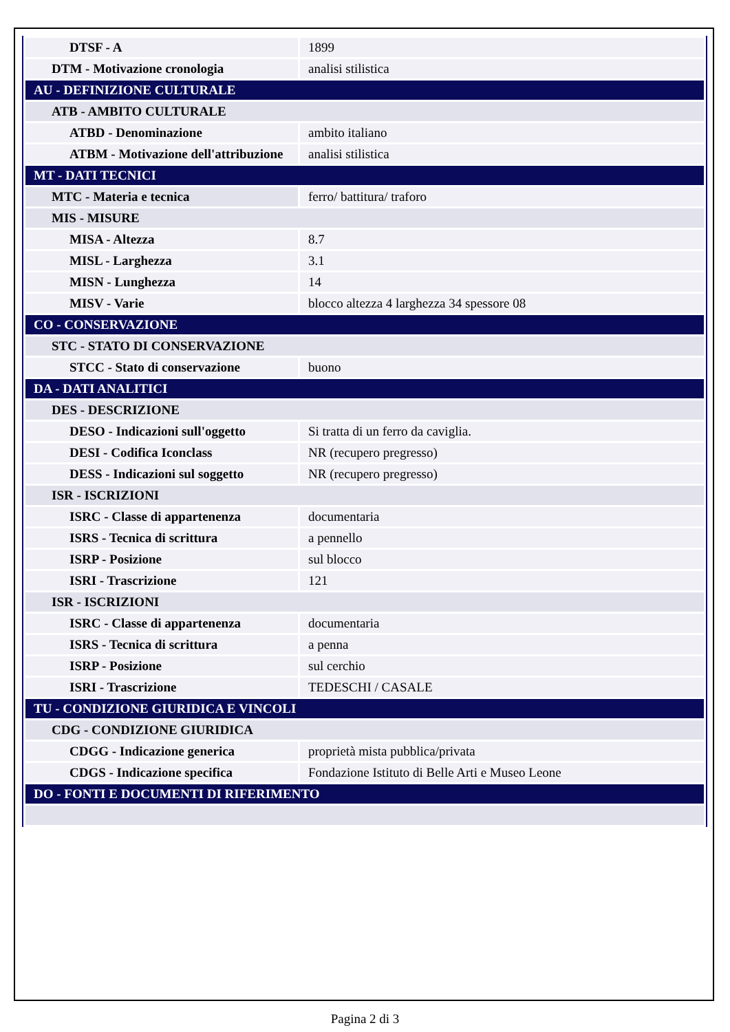| DTSF - A | 1899 |
| DTM - Motivazione cronologia | analisi stilistica |
| AU - DEFINIZIONE CULTURALE | |
| ATB - AMBITO CULTURALE | |
| ATBD - Denominazione | ambito italiano |
| ATBM - Motivazione dell'attribuzione | analisi stilistica |
| MT - DATI TECNICI | |
| MTC - Materia e tecnica | ferro/ battitura/ traforo |
| MIS - MISURE | |
| MISA - Altezza | 8.7 |
| MISL - Larghezza | 3.1 |
| MISN - Lunghezza | 14 |
| MISV - Varie | blocco altezza 4 larghezza 34 spessore 08 |
| CO - CONSERVAZIONE | |
| STC - STATO DI CONSERVAZIONE | |
| STCC - Stato di conservazione | buono |
| DA - DATI ANALITICI | |
| DES - DESCRIZIONE | |
| DESO - Indicazioni sull'oggetto | Si tratta di un ferro da caviglia. |
| DESI - Codifica Iconclass | NR (recupero pregresso) |
| DESS - Indicazioni sul soggetto | NR (recupero pregresso) |
| ISR - ISCRIZIONI | |
| ISRC - Classe di appartenenza | documentaria |
| ISRS - Tecnica di scrittura | a pennello |
| ISRP - Posizione | sul blocco |
| ISRI - Trascrizione | 121 |
| ISR - ISCRIZIONI | |
| ISRC - Classe di appartenenza | documentaria |
| ISRS - Tecnica di scrittura | a penna |
| ISRP - Posizione | sul cerchio |
| ISRI - Trascrizione | TEDESCHI / CASALE |
| TU - CONDIZIONE GIURIDICA E VINCOLI | |
| CDG - CONDIZIONE GIURIDICA | |
| CDGG - Indicazione generica | proprietà mista pubblica/privata |
| CDGS - Indicazione specifica | Fondazione Istituto di Belle Arti e Museo Leone |
| DO - FONTI E DOCUMENTI DI RIFERIMENTO | |
Pagina 2 di 3